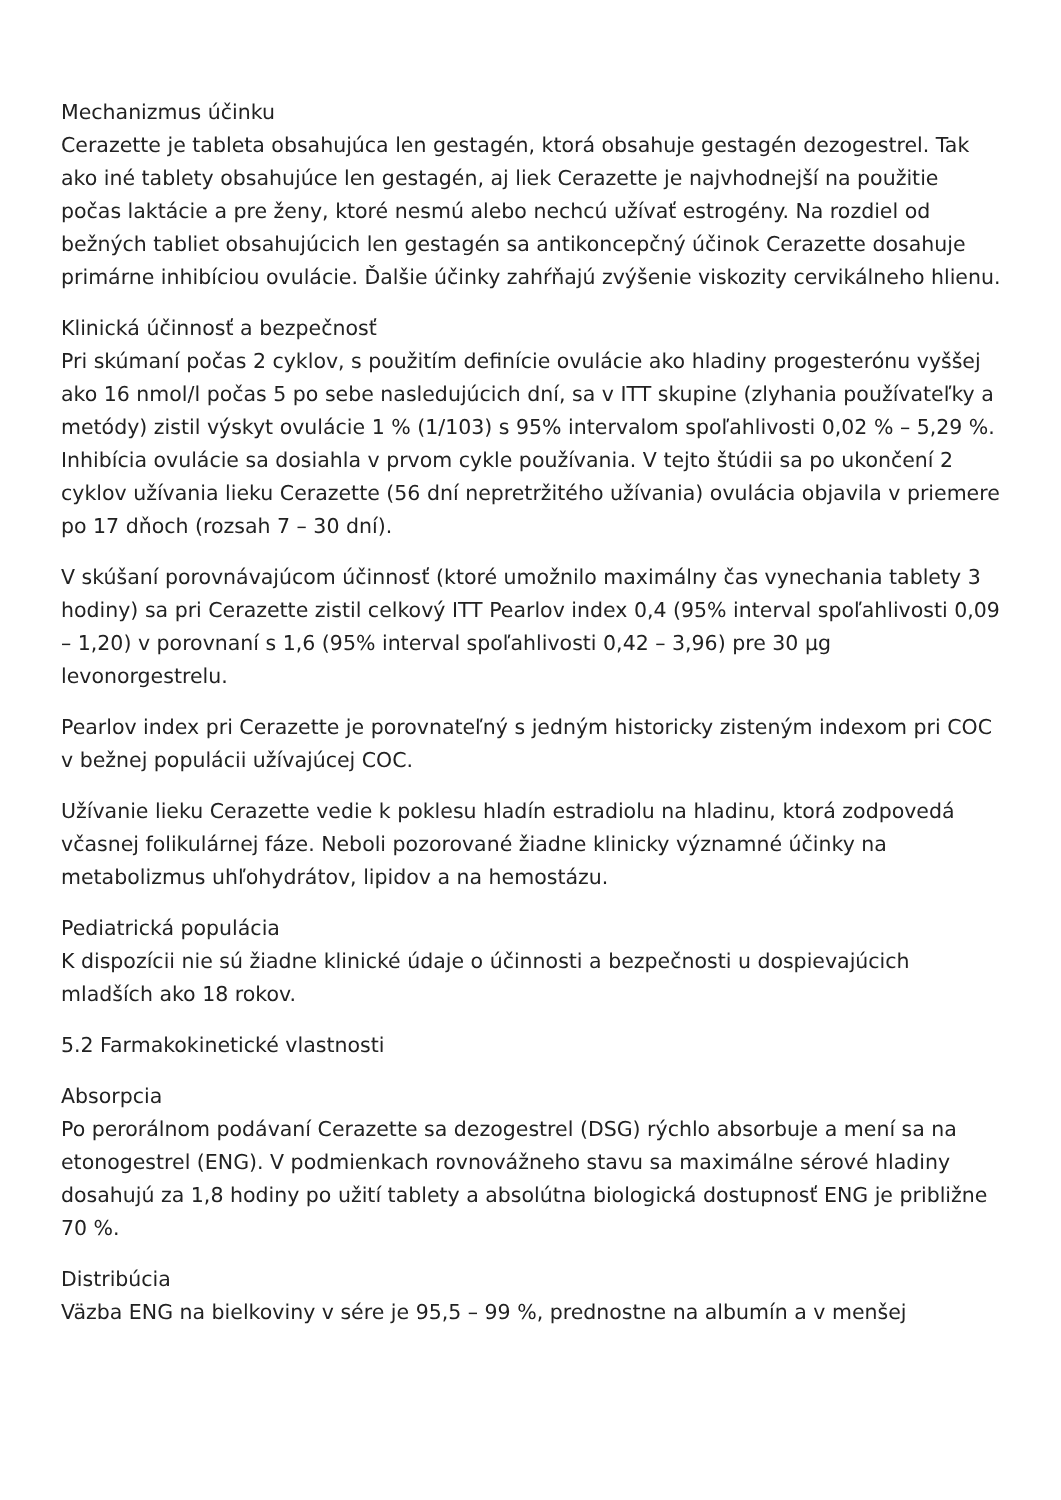Mechanizmus účinku
Cerazette je tableta obsahujúca len gestagén, ktorá obsahuje gestagén dezogestrel. Tak ako iné tablety obsahujúce len gestagén, aj liek Cerazette je najvhodnejší na použitie počas laktácie a pre ženy, ktoré nesmú alebo nechcú užívať estrogény. Na rozdiel od bežných tabliet obsahujúcich len gestagén sa antikoncepčný účinok Cerazette dosahuje primárne inhibíciou ovulácie. Ďalšie účinky zahŕňajú zvýšenie viskozity cervikálneho hlienu.
Klinická účinnosť a bezpečnosť
Pri skúmaní počas 2 cyklov, s použitím definície ovulácie ako hladiny progesterónu vyššej ako 16 nmol/l počas 5 po sebe nasledujúcich dní, sa v ITT skupine (zlyhania používateľky a metódy) zistil výskyt ovulácie 1 % (1/103) s 95% intervalom spoľahlivosti 0,02 % – 5,29 %. Inhibícia ovulácie sa dosiahla v prvom cykle používania. V tejto štúdii sa po ukončení 2 cyklov užívania lieku Cerazette (56 dní nepretržitého užívania) ovulácia objavila v priemere po 17 dňoch (rozsah 7 – 30 dní).
V skúšaní porovnávajúcom účinnosť (ktoré umožnilo maximálny čas vynechania tablety 3 hodiny) sa pri Cerazette zistil celkový ITT Pearlov index 0,4 (95% interval spoľahlivosti 0,09 – 1,20) v porovnaní s 1,6 (95% interval spoľahlivosti 0,42 – 3,96) pre 30 µg levonorgestrelu.
Pearlov index pri Cerazette je porovnateľný s jedným historicky zisteným indexom pri COC v bežnej populácii užívajúcej COC.
Užívanie lieku Cerazette vedie k poklesu hladín estradiolu na hladinu, ktorá zodpovedá včasnej folikulárnej fáze. Neboli pozorované žiadne klinicky významné účinky na metabolizmus uhľohydrátov, lipidov a na hemostázu.
Pediatrická populácia
K dispozícii nie sú žiadne klinické údaje o účinnosti a bezpečnosti u dospievajúcich mladších ako 18 rokov.
5.2 Farmakokinetické vlastnosti
Absorpcia
Po perorálnom podávaní Cerazette sa dezogestrel (DSG) rýchlo absorbuje a mení sa na etonogestrel (ENG). V podmienkach rovnovážneho stavu sa maximálne sérové hladiny dosahujú za 1,8 hodiny po užití tablety a absolútna biologická dostupnosť ENG je približne 70 %.
Distribúcia
Väzba ENG na bielkoviny v sére je 95,5 – 99 %, prednostne na albumín a v menšej